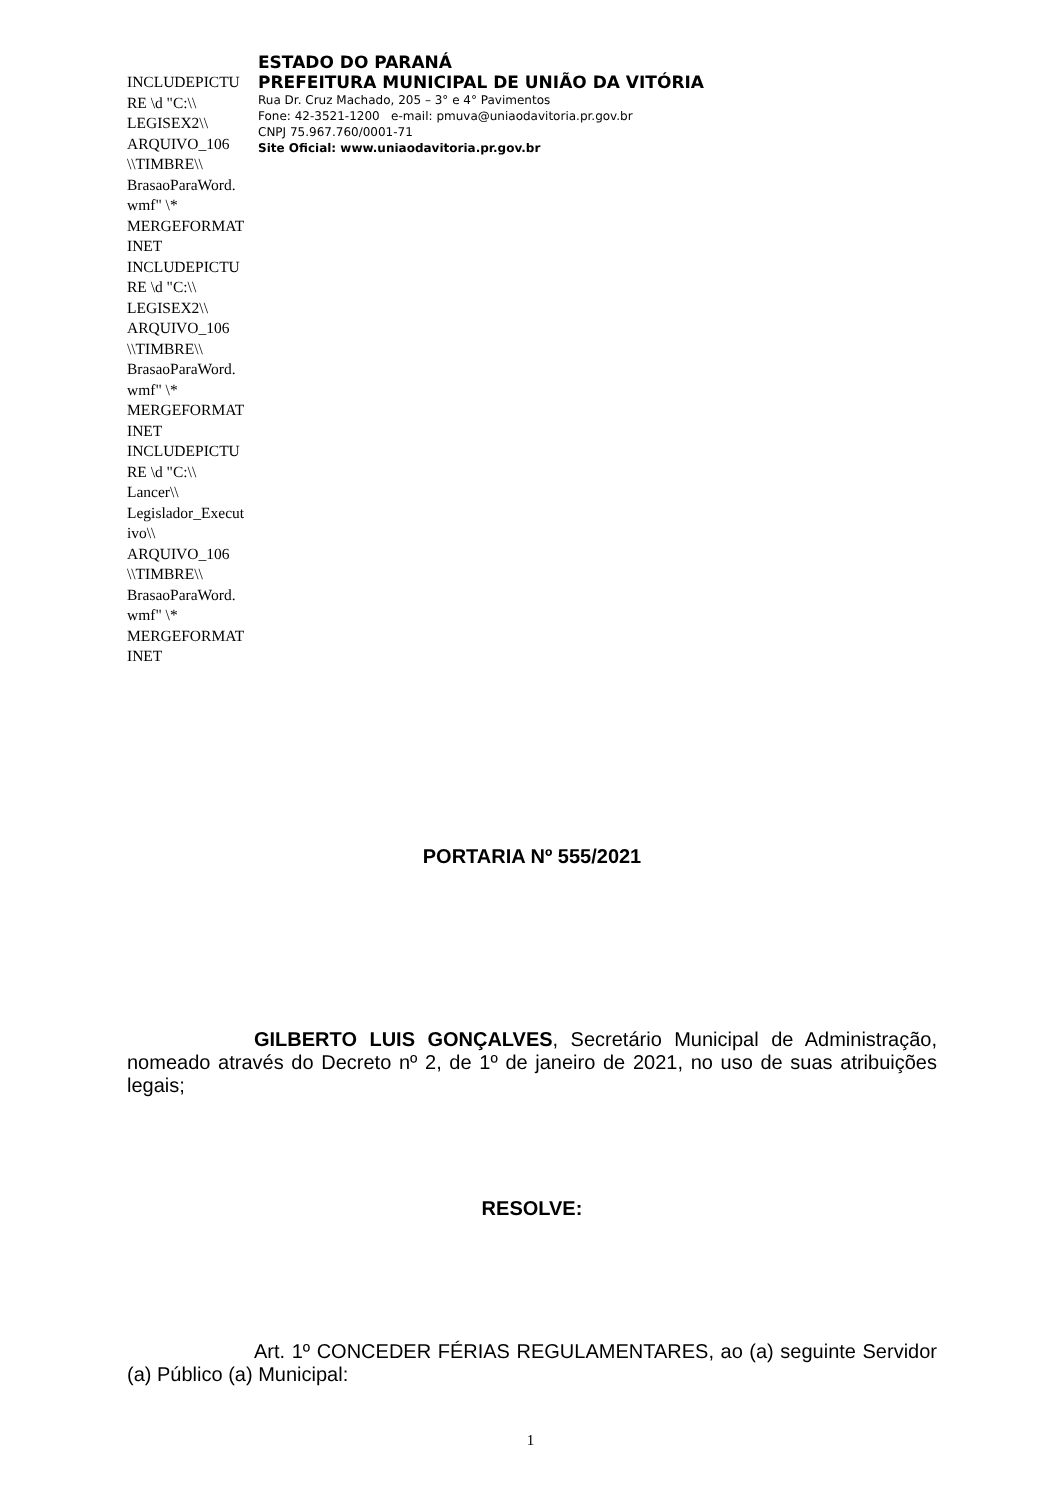INCLUDEPICTURE \d "C:\\ LEGISEX2\\ ARQUIVO_106 \\TIMBRE\\ BrasaoParaWord.wmf" \* MERGEFORMATINET INCLUDEPICTURE \d "C:\\ LEGISEX2\\ ARQUIVO_106 \\TIMBRE\\ BrasaoParaWord.wmf" \* MERGEFORMATINET INCLUDEPICTURE \d "C:\\ Lancer\\ Legislador_Executivo\\ ARQUIVO_106 \\TIMBRE\\ BrasaoParaWord.wmf" \* MERGEFORMATINET
ESTADO DO PARANÁ
PREFEITURA MUNICIPAL DE UNIÃO DA VITÓRIA
Rua Dr. Cruz Machado, 205 – 3° e 4° Pavimentos
Fone: 42-3521-1200 e-mail: pmuva@uniaodavitoria.pr.gov.br
CNPJ 75.967.760/0001-71
Site Oficial: www.uniaodavitoria.pr.gov.br
PORTARIA Nº 555/2021
GILBERTO LUIS GONÇALVES, Secretário Municipal de Administração, nomeado através do Decreto nº 2, de 1º de janeiro de 2021, no uso de suas atribuições legais;
RESOLVE:
Art. 1º CONCEDER FÉRIAS REGULAMENTARES, ao (a) seguinte Servidor (a) Público (a) Municipal:
1